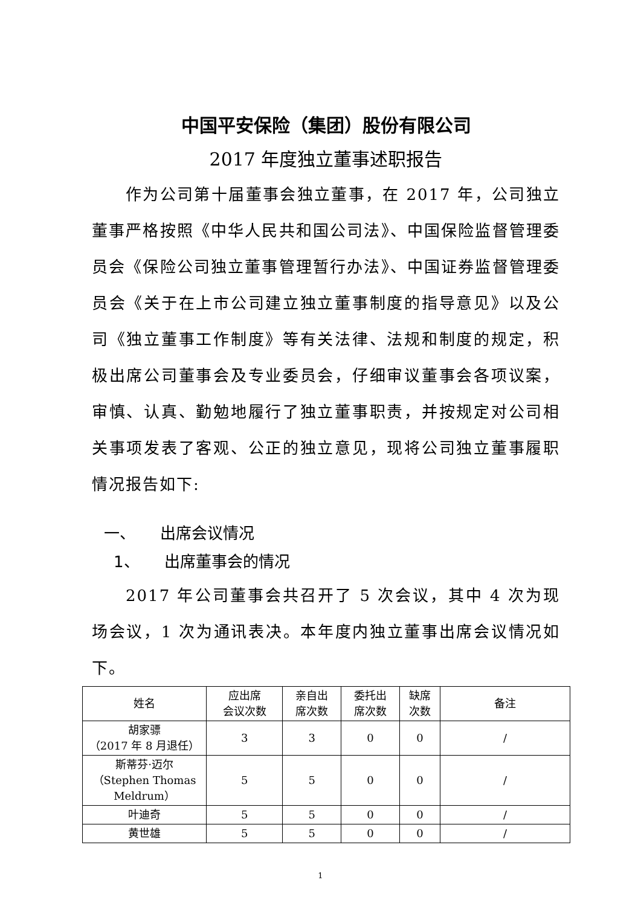中国平安保险（集团）股份有限公司
2017 年度独立董事述职报告
作为公司第十届董事会独立董事，在 2017 年，公司独立董事严格按照《中华人民共和国公司法》、中国保险监督管理委员会《保险公司独立董事管理暂行办法》、中国证券监督管理委员会《关于在上市公司建立独立董事制度的指导意见》以及公司《独立董事工作制度》等有关法律、法规和制度的规定，积极出席公司董事会及专业委员会，仔细审议董事会各项议案，审慎、认真、勤勉地履行了独立董事职责，并按规定对公司相关事项发表了客观、公正的独立意见，现将公司独立董事履职情况报告如下:
一、 出席会议情况
1、 出席董事会的情况
2017 年公司董事会共召开了 5 次会议，其中 4 次为现场会议，1 次为通讯表决。本年度内独立董事出席会议情况如下。
| 姓名 | 应出席 会议次数 | 亲自出 席次数 | 委托出 席次数 | 缺席 次数 | 备注 |
| --- | --- | --- | --- | --- | --- |
| 胡家骠 （2017 年 8 月退任） | 3 | 3 | 0 | 0 | / |
| 斯蒂芬·迈尔 （Stephen Thomas Meldrum） | 5 | 5 | 0 | 0 | / |
| 叶迪奇 | 5 | 5 | 0 | 0 | / |
| 黄世雄 | 5 | 5 | 0 | 0 | / |
1